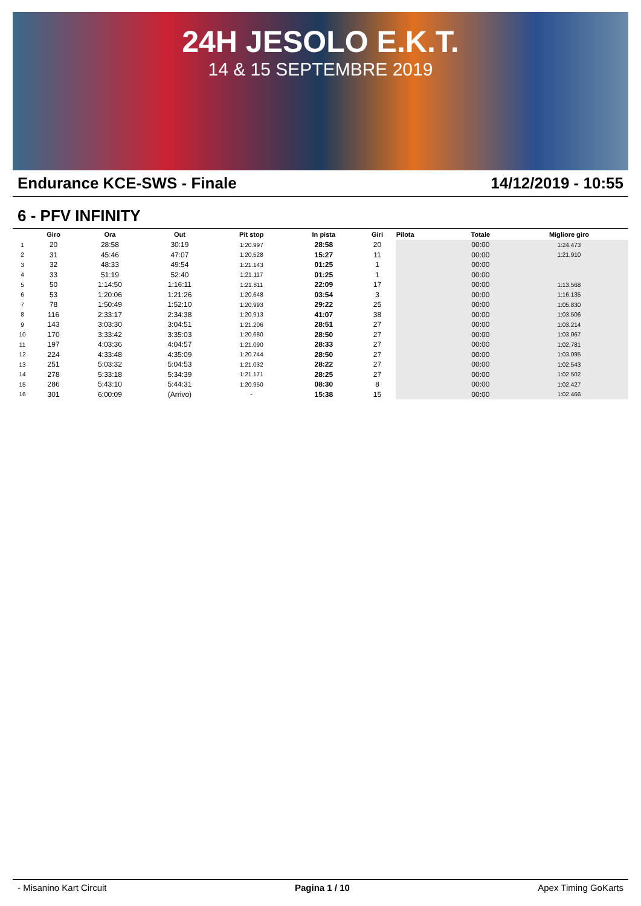24H JESOLO E.K.T.
14 & 15 SEPTEMBRE 2019
Endurance KCE-SWS - Finale 14/12/2019 - 10:55
6 - PFV INFINITY
| | Giro | Ora | Out | Pit stop | In pista | Giri | Pilota | Totale | Migliore giro |
| --- | --- | --- | --- | --- | --- | --- | --- | --- | --- |
| 1 | 20 | 28:58 | 30:19 | 1:20.997 | 28:58 | 20 | | 00:00 | 1:24.473 |
| 2 | 31 | 45:46 | 47:07 | 1:20.528 | 15:27 | 11 | | 00:00 | 1:21.910 |
| 3 | 32 | 48:33 | 49:54 | 1:21.143 | 01:25 | 1 | | 00:00 | |
| 4 | 33 | 51:19 | 52:40 | 1:21.117 | 01:25 | 1 | | 00:00 | |
| 5 | 50 | 1:14:50 | 1:16:11 | 1:21.811 | 22:09 | 17 | | 00:00 | 1:13.568 |
| 6 | 53 | 1:20:06 | 1:21:26 | 1:20.648 | 03:54 | 3 | | 00:00 | 1:16.135 |
| 7 | 78 | 1:50:49 | 1:52:10 | 1:20.993 | 29:22 | 25 | | 00:00 | 1:05.830 |
| 8 | 116 | 2:33:17 | 2:34:38 | 1:20.913 | 41:07 | 38 | | 00:00 | 1:03.506 |
| 9 | 143 | 3:03:30 | 3:04:51 | 1:21.206 | 28:51 | 27 | | 00:00 | 1:03.214 |
| 10 | 170 | 3:33:42 | 3:35:03 | 1:20.680 | 28:50 | 27 | | 00:00 | 1:03.067 |
| 11 | 197 | 4:03:36 | 4:04:57 | 1:21.090 | 28:33 | 27 | | 00:00 | 1:02.781 |
| 12 | 224 | 4:33:48 | 4:35:09 | 1:20.744 | 28:50 | 27 | | 00:00 | 1:03.095 |
| 13 | 251 | 5:03:32 | 5:04:53 | 1:21.032 | 28:22 | 27 | | 00:00 | 1:02.543 |
| 14 | 278 | 5:33:18 | 5:34:39 | 1:21.171 | 28:25 | 27 | | 00:00 | 1:02.502 |
| 15 | 286 | 5:43:10 | 5:44:31 | 1:20.950 | 08:30 | 8 | | 00:00 | 1:02.427 |
| 16 | 301 | 6:00:09 | (Arrivo) | - | 15:38 | 15 | | 00:00 | 1:02.466 |
- Misanino Kart Circuit Pagina 1 / 10 Apex Timing GoKarts